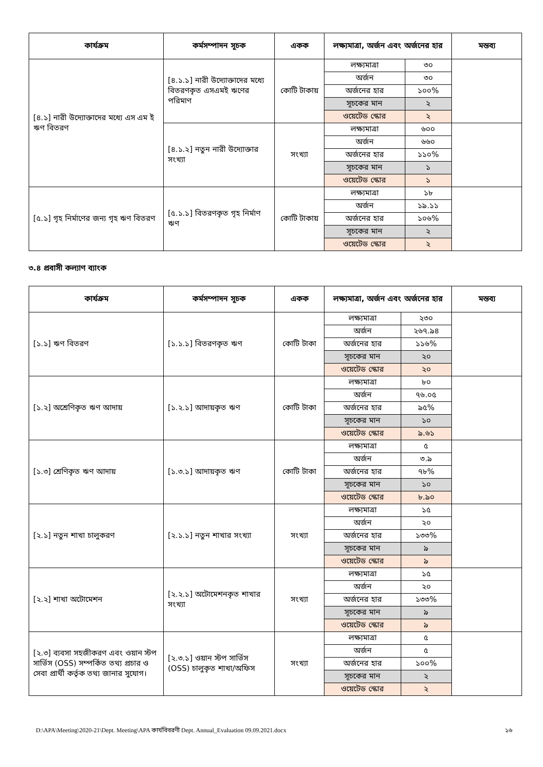| কার্যক্রম | কর্মসম্পাদন সূচক | একক | লক্ষ্যমাত্রা, অর্জন এবং অর্জনের হার | | মন্তব্য |
| --- | --- | --- | --- | --- | --- |
| [৪.১] নারী উদ্যোক্তাদের মধ্যে এস এম ই ঋণ বিতরণ | [৪.১.১] নারী উদ্যোক্তাদের মধ্যে বিতরণকৃত এসএমই ঋণের পরিমাণ | কোটি টাকায় | লক্ষ্যমাত্রা | ৩০ | |
| | | | অর্জন | ৩০ | |
| | | | অর্জনের হার | ১০০% | |
| | | | সূচকের মান | ২ | |
| | | | ওয়েটেড স্কোর | ২ | |
| | [৪.১.২] নতুন নারী উদ্যোক্তার সংখ্যা | সংখ্যা | লক্ষ্যমাত্রা | ৬০০ | |
| | | | অর্জন | ৬৬০ | |
| | | | অর্জনের হার | ১১০% | |
| | | | সূচকের মান | ১ | |
| | | | ওয়েটেড স্কোর | ১ | |
| [৫.১] গৃহ নির্মাণের জন্য গৃহ ঋণ বিতরণ | [৫.১.১] বিতরণকৃত গৃহ নির্মাণ ঋণ | কোটি টাকায় | লক্ষ্যমাত্রা | ১৮ | |
| | | | অর্জন | ১৯.১১ | |
| | | | অর্জনের হার | ১০৬% | |
| | | | সূচকের মান | ২ | |
| | | | ওয়েটেড স্কোর | ২ | |
৩.৪ প্রবাসী কল্যাণ ব্যাংক
| কার্যক্রম | কর্মসম্পাদন সূচক | একক | লক্ষ্যমাত্রা, অর্জন এবং অর্জনের হার | | মন্তব্য |
| --- | --- | --- | --- | --- | --- |
| [১.১] ঋণ বিতরণ | [১.১.১] বিতরণকৃত ঋণ | কোটি টাকা | লক্ষ্যমাত্রা | ২৩০ | |
| | | | অর্জন | ২৬৭.৯৪ | |
| | | | অর্জনের হার | ১১৬% | |
| | | | সূচকের মান | ২০ | |
| | | | ওয়েটেড স্কোর | ২০ | |
| [১.২] অশ্রেণিকৃত ঋণ আদায় | [১.২.১] আদায়কৃত ঋণ | কোটি টাকা | লক্ষ্যমাত্রা | ৮০ | |
| | | | অর্জন | ৭৬.০৫ | |
| | | | অর্জনের হার | ৯৫% | |
| | | | সূচকের মান | ১০ | |
| | | | ওয়েটেড স্কোর | ৯.৬১ | |
| [১.৩] শ্রেণিকৃত ঋণ আদায় | [১.৩.১] আদায়কৃত ঋণ | কোটি টাকা | লক্ষ্যমাত্রা | ৫ | |
| | | | অর্জন | ৩.৯ | |
| | | | অর্জনের হার | ৭৮% | |
| | | | সূচকের মান | ১০ | |
| | | | ওয়েটেড স্কোর | ৮.৯০ | |
| [২.১] নতুন শাখা চালুকরণ | [২.১.১] নতুন শাখার সংখ্যা | সংখ্যা | লক্ষ্যমাত্রা | ১৫ | |
| | | | অর্জন | ২০ | |
| | | | অর্জনের হার | ১৩৩% | |
| | | | সূচকের মান | ৯ | |
| | | | ওয়েটেড স্কোর | ৯ | |
| [২.২] শাখা অটোমেশন | [২.২.১] অটোমেশনকৃত শাখার সংখ্যা | সংখ্যা | লক্ষ্যমাত্রা | ১৫ | |
| | | | অর্জন | ২০ | |
| | | | অর্জনের হার | ১৩৩% | |
| | | | সূচকের মান | ৯ | |
| | | | ওয়েটেড স্কোর | ৯ | |
| [২.৩] ব্যবসা সহজীকরণ এবং ওয়ান স্টপ সার্ভিস (OSS) সম্পর্কিত তথ্য প্রচার ও সেবা প্রার্থী কর্তৃক তথ্য জানার সুযোগ। | [২.৩.১] ওয়ান স্টপ সার্ভিস (OSS) চালুকৃত শাখা/অফিস | সংখ্যা | লক্ষ্যমাত্রা | ৫ | |
| | | | অর্জন | ৫ | |
| | | | অর্জনের হার | ১০০% | |
| | | | সূচকের মান | ২ | |
| | | | ওয়েটেড স্কোর | ২ | |
D:\APA\Meeting\2020-21\Dept. Meeting\APA কার্যবিবরণী Dept. Annual_Evaluation 09.09.2021.docx ১৬